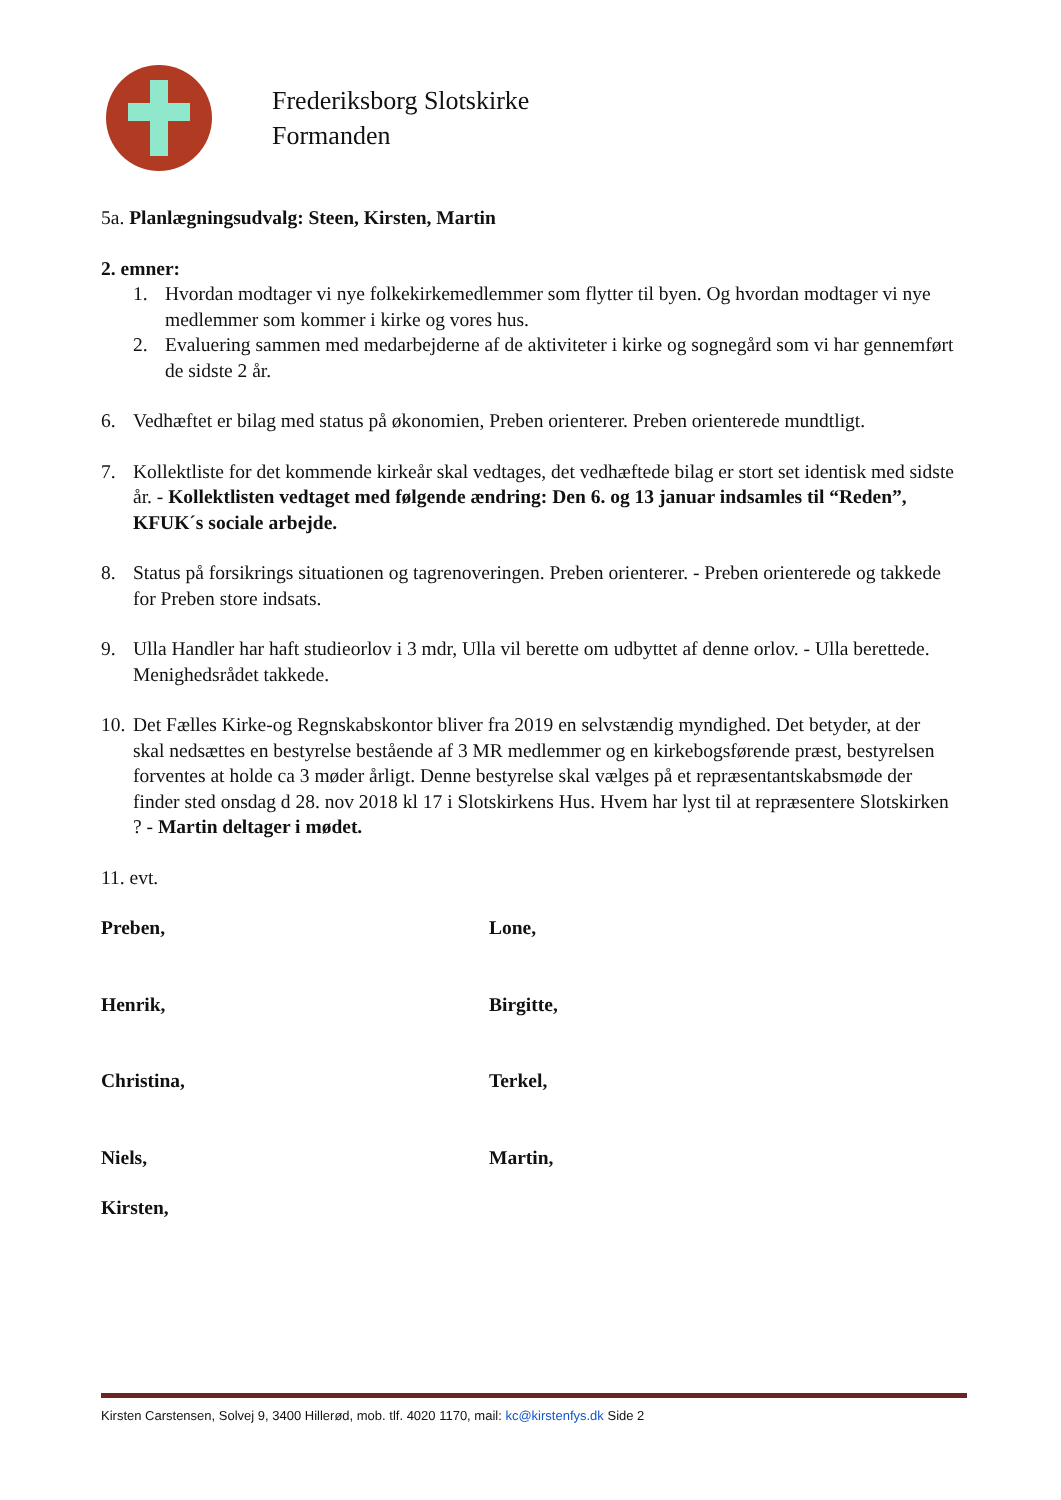Frederiksborg Slotskirke
Formanden
5a. Planlægningsudvalg: Steen, Kirsten, Martin
2. emner:
1. Hvordan modtager vi nye folkekirkemedlemmer som flytter til byen. Og hvordan modtager vi nye medlemmer som kommer i kirke og vores hus.
2. Evaluering sammen med medarbejderne af de aktiviteter i kirke og sognegård som vi har gennemført de sidste 2 år.
6. Vedhæftet er bilag med status på økonomien, Preben orienterer. Preben orienterede mundtligt.
7. Kollektliste for det kommende kirkeår skal vedtages, det vedhæftede bilag er stort set identisk med sidste år. - Kollektlisten vedtaget med følgende ændring: Den 6. og 13 januar indsamles til “Reden”, KFUK´s sociale arbejde.
8. Status på forsikrings situationen og tagrenoveringen. Preben orienterer. - Preben orienterede og takkede for Preben store indsats.
9. Ulla Handler har haft studieorlov i 3 mdr, Ulla vil berette om udbyttet af denne orlov. - Ulla berettede. Menighedsrådet takkede.
10. Det Fælles Kirke-og Regnskabskontor bliver fra 2019 en selvstændig myndighed. Det betyder, at der skal nedsættes en bestyrelse bestående af 3 MR medlemmer og en kirkebogsførende præst, bestyrelsen forventes at holde ca 3 møder årligt. Denne bestyrelse skal vælges på et repræsentantskabsmøde der finder sted onsdag d 28. nov 2018 kl 17 i Slotskirkens Hus. Hvem har lyst til at repræsentere Slotskirken ? - Martin deltager i mødet.
11. evt.
Preben, Lone,
Henrik, Birgitte,
Christina, Terkel,
Niels, Martin,
Kirsten,
Kirsten Carstensen, Solvej 9, 3400 Hillerød, mob. tlf. 4020 1170, mail: kc@kirstenfys.dk Side 2